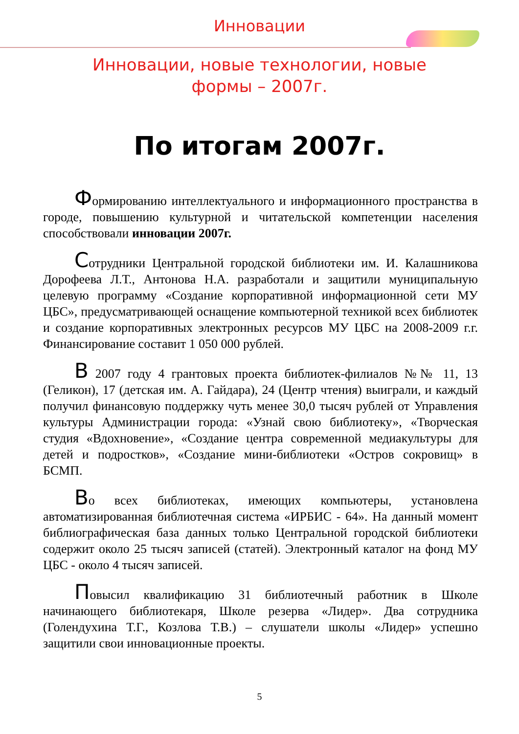Инновации
Инновации, новые технологии, новые формы – 2007г.
По итогам 2007г.
Формированию интеллектуального и информационного пространства в городе, повышению культурной и читательской компетенции населения способствовали инновации 2007г.
Сотрудники Центральной городской библиотеки им. И. Калашникова Дорофеева Л.Т., Антонова Н.А. разработали и защитили муниципальную целевую программу «Создание корпоративной информационной сети МУ ЦБС», предусматривающей оснащение компьютерной техникой всех библиотек и создание корпоративных электронных ресурсов МУ ЦБС на 2008-2009 г.г. Финансирование составит 1 050 000 рублей.
В 2007 году 4 грантовых проекта библиотек-филиалов №№ 11, 13 (Геликон), 17 (детская им. А. Гайдара), 24 (Центр чтения) выиграли, и каждый получил финансовую поддержку чуть менее 30,0 тысяч рублей от Управления культуры Администрации города: «Узнай свою библиотеку», «Творческая студия «Вдохновение», «Создание центра современной медиакультуры для детей и подростков», «Создание мини-библиотеки «Остров сокровищ» в БСМП.
Во всех библиотеках, имеющих компьютеры, установлена автоматизированная библиотечная система «ИРБИС - 64». На данный момент библиографическая база данных только Центральной городской библиотеки содержит около 25 тысяч записей (статей). Электронный каталог на фонд МУ ЦБС - около 4 тысяч записей.
Повысил квалификацию 31 библиотечный работник в Школе начинающего библиотекаря, Школе резерва «Лидер». Два сотрудника (Голендухина Т.Г., Козлова Т.В.) – слушатели школы «Лидер» успешно защитили свои инновационные проекты.
5